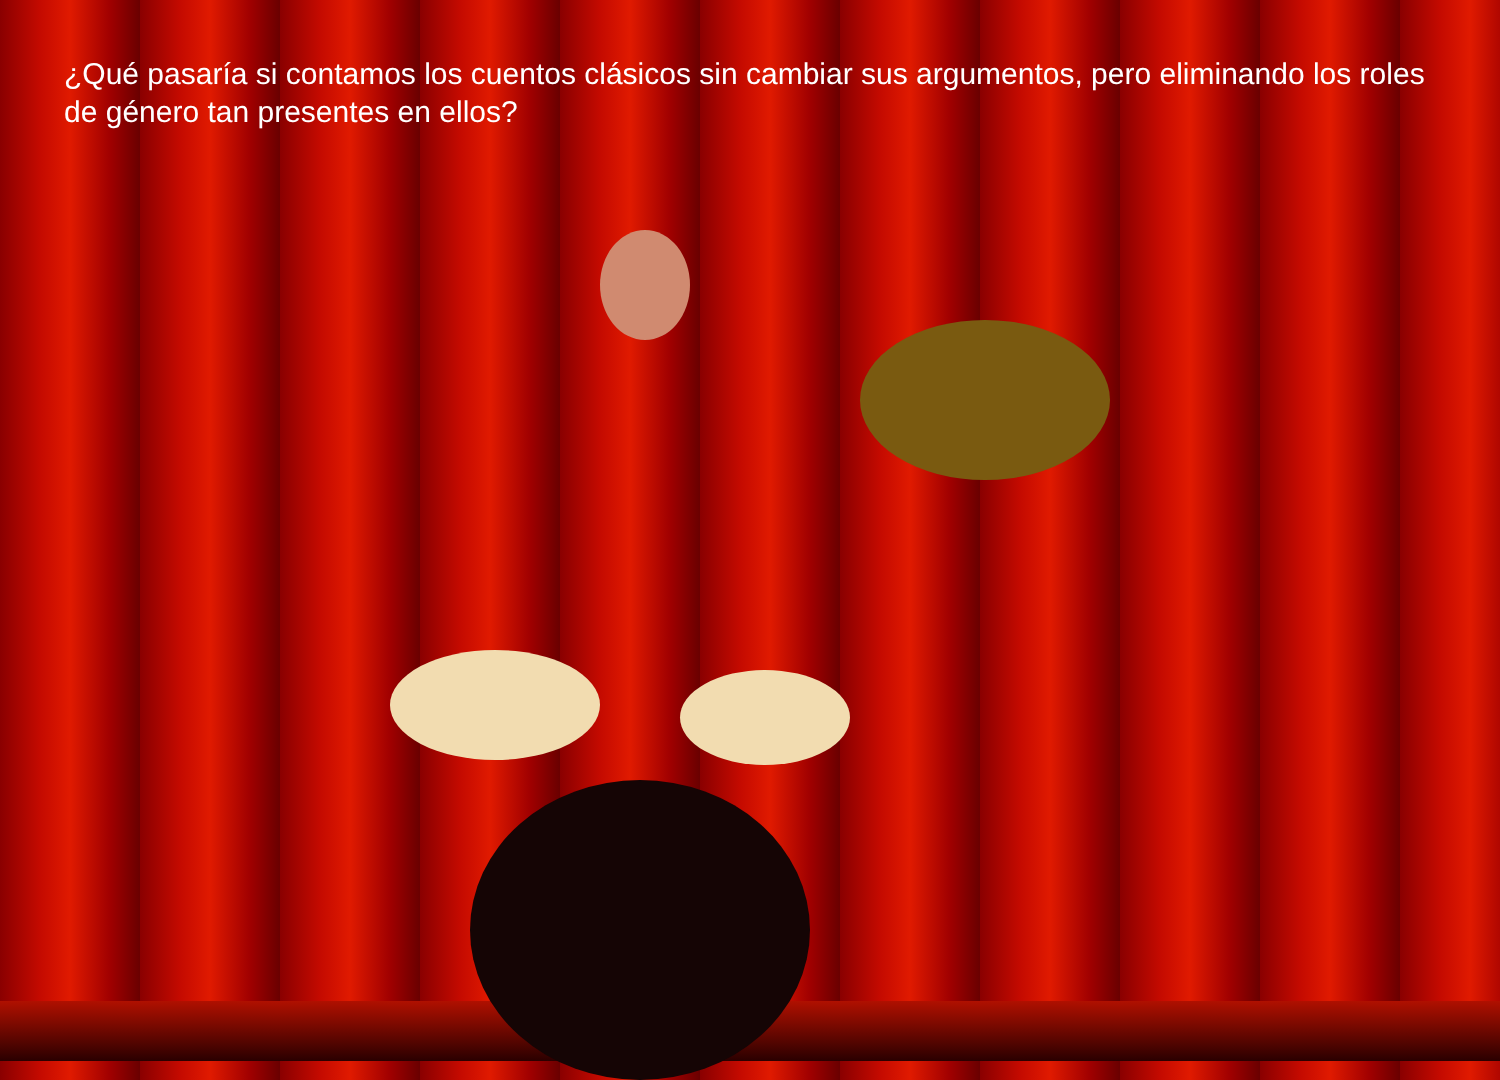¿Qué pasaría si contamos los cuentos clásicos sin cambiar sus argumentos, pero eliminando los roles de género tan presentes en ellos?